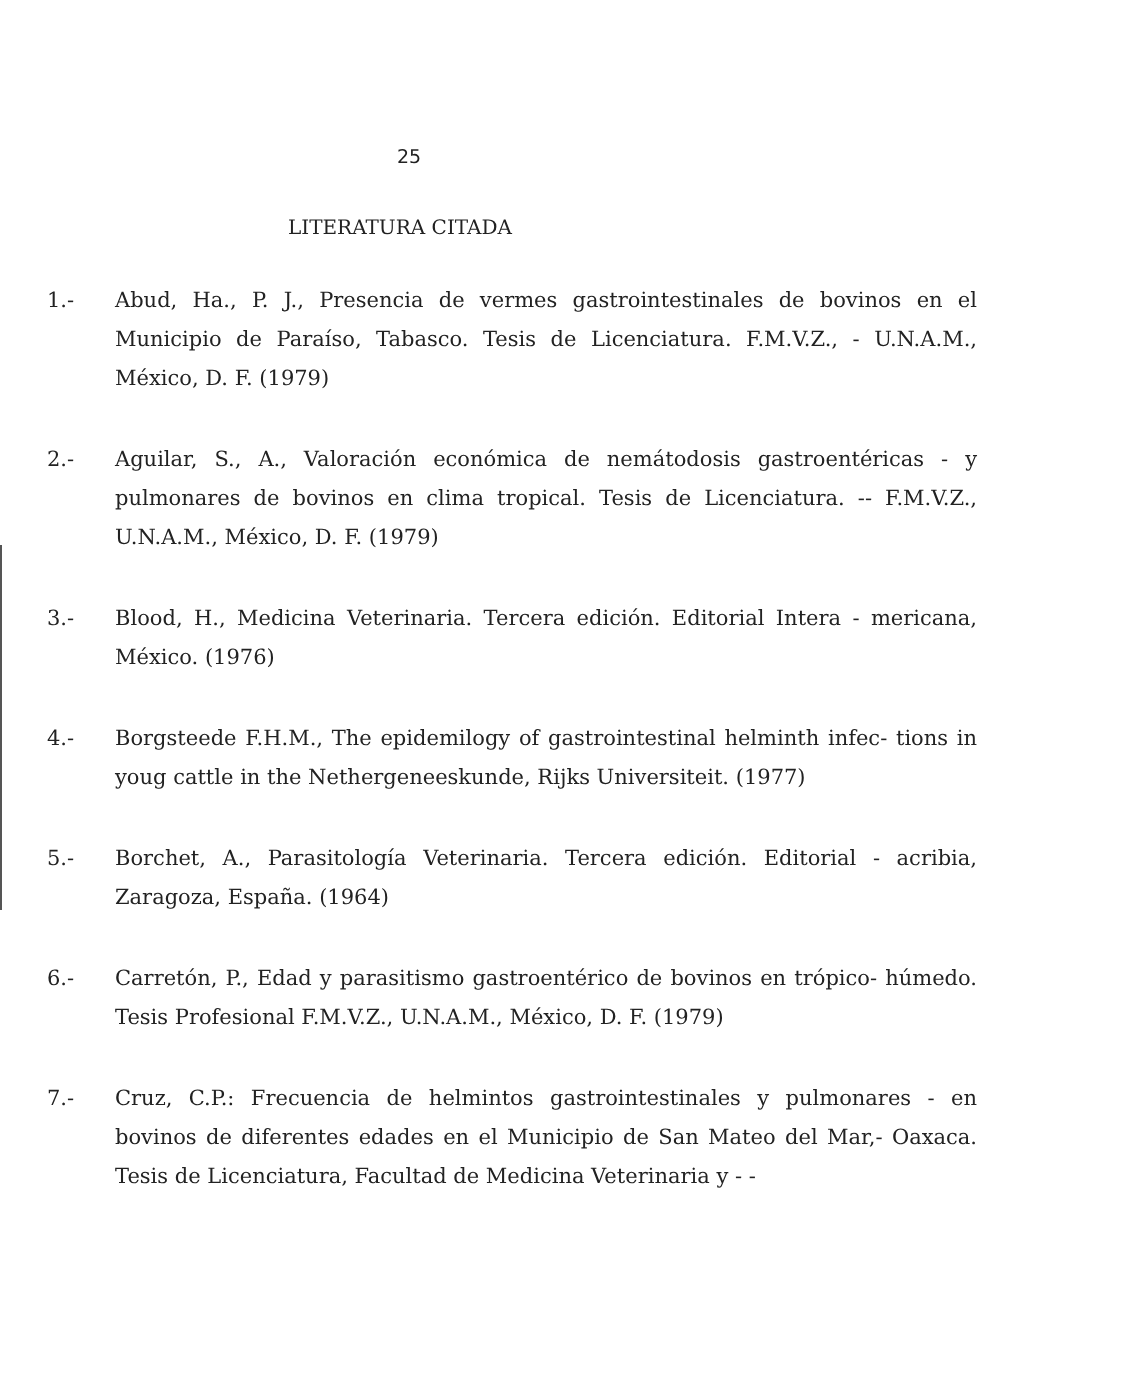25
LITERATURA CITADA
1.- Abud, Ha., P. J., Presencia de vermes gastrointestinales de bovinos en el Municipio de Paraíso, Tabasco. Tesis de Licenciatura. F.M.V.Z., - U.N.A.M., México, D. F. (1979)
2.- Aguilar, S., A., Valoración económica de nemátodosis gastroentéricas - y pulmonares de bovinos en clima tropical. Tesis de Licenciatura. -- F.M.V.Z., U.N.A.M., México, D. F. (1979)
3.- Blood, H., Medicina Veterinaria. Tercera edición. Editorial Intera - mericana, México. (1976)
4.- Borgsteede F.H.M., The epidemilogy of gastrointestinal helminth infec- tions in youg cattle in the Nethergeneeskunde, Rijks Universiteit. (1977)
5.- Borchet, A., Parasitología Veterinaria. Tercera edición. Editorial - acribia, Zaragoza, España. (1964)
6.- Carretón, P., Edad y parasitismo gastroentérico de bovinos en trópico- húmedo. Tesis Profesional F.M.V.Z., U.N.A.M., México, D. F. (1979)
7.- Cruz, C.P.: Frecuencia de helmintos gastrointestinales y pulmonares - en bovinos de diferentes edades en el Municipio de San Mateo del Mar,- Oaxaca. Tesis de Licenciatura, Facultad de Medicina Veterinaria y - -